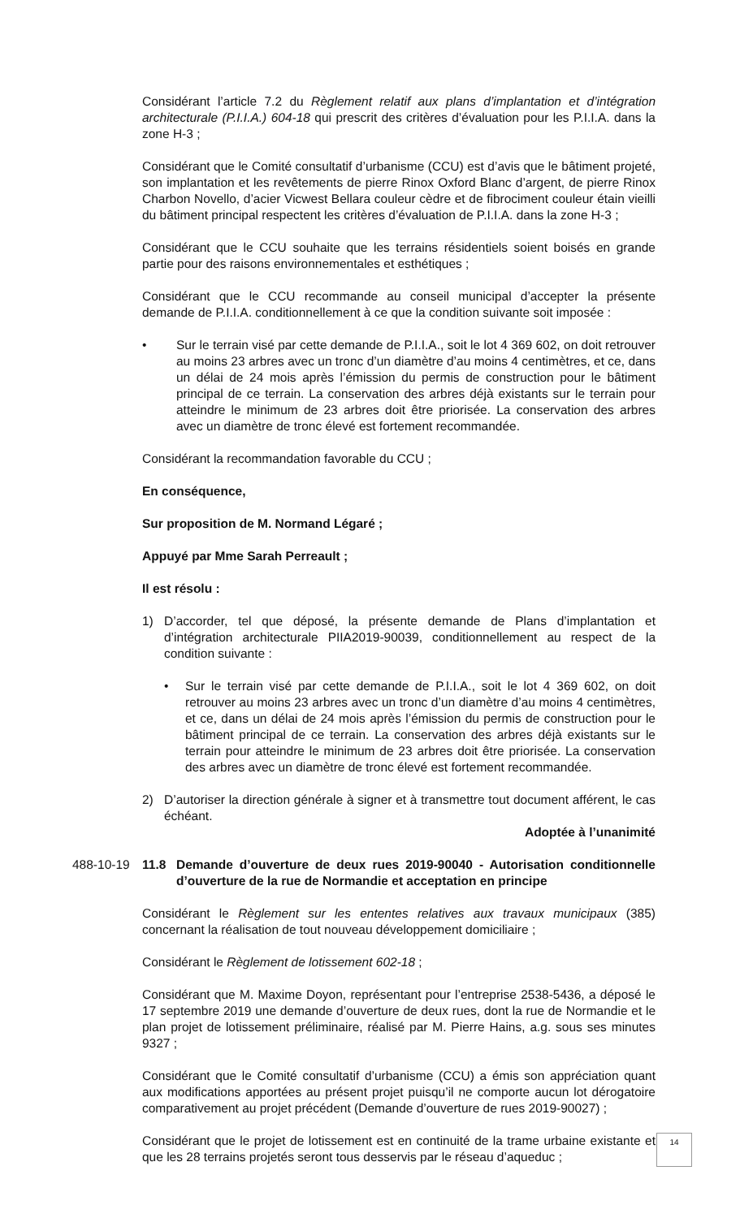Considérant l’article 7.2 du Règlement relatif aux plans d’implantation et d’intégration architecturale (P.I.I.A.) 604-18 qui prescrit des critères d’évaluation pour les P.I.I.A. dans la zone H-3 ;
Considérant que le Comité consultatif d’urbanisme (CCU) est d’avis que le bâtiment projeté, son implantation et les revêtements de pierre Rinox Oxford Blanc d’argent, de pierre Rinox Charbon Novello, d’acier Vicwest Bellara couleur cèdre et de fibrociment couleur étain vieilli du bâtiment principal respectent les critères d’évaluation de P.I.I.A. dans la zone H-3 ;
Considérant que le CCU souhaite que les terrains résidentiels soient boisés en grande partie pour des raisons environnementales et esthétiques ;
Considérant que le CCU recommande au conseil municipal d’accepter la présente demande de P.I.I.A. conditionnellement à ce que la condition suivante soit imposée :
• Sur le terrain visé par cette demande de P.I.I.A., soit le lot 4 369 602, on doit retrouver au moins 23 arbres avec un tronc d’un diamètre d’au moins 4 centimètres, et ce, dans un délai de 24 mois après l’émission du permis de construction pour le bâtiment principal de ce terrain. La conservation des arbres déjà existants sur le terrain pour atteindre le minimum de 23 arbres doit être priorisée. La conservation des arbres avec un diamètre de tronc élevé est fortement recommandée.
Considérant la recommandation favorable du CCU ;
En conséquence,
Sur proposition de M. Normand Légaré ;
Appuyé par Mme Sarah Perreault ;
Il est résolu :
1) D’accorder, tel que déposé, la présente demande de Plans d’implantation et d’intégration architecturale PIIA2019-90039, conditionnellement au respect de la condition suivante :
• Sur le terrain visé par cette demande de P.I.I.A., soit le lot 4 369 602, on doit retrouver au moins 23 arbres avec un tronc d’un diamètre d’au moins 4 centimètres, et ce, dans un délai de 24 mois après l’émission du permis de construction pour le bâtiment principal de ce terrain. La conservation des arbres déjà existants sur le terrain pour atteindre le minimum de 23 arbres doit être priorisée. La conservation des arbres avec un diamètre de tronc élevé est fortement recommandée.
2) D’autoriser la direction générale à signer et à transmettre tout document afférent, le cas échéant.
Adoptée à l’unanimité
488-10-19 11.8 Demande d’ouverture de deux rues 2019-90040 - Autorisation conditionnelle d’ouverture de la rue de Normandie et acceptation en principe
Considérant le Règlement sur les ententes relatives aux travaux municipaux (385) concernant la réalisation de tout nouveau développement domiciliaire ;
Considérant le Règlement de lotissement 602-18 ;
Considérant que M. Maxime Doyon, représentant pour l’entreprise 2538-5436, a déposé le 17 septembre 2019 une demande d’ouverture de deux rues, dont la rue de Normandie et le plan projet de lotissement préliminaire, réalisé par M. Pierre Hains, a.g. sous ses minutes 9327 ;
Considérant que le Comité consultatif d’urbanisme (CCU) a émis son appréciation quant aux modifications apportées au présent projet puisqu’il ne comporte aucun lot dérogatoire comparativement au projet précédent (Demande d’ouverture de rues 2019-90027) ;
Considérant que le projet de lotissement est en continuité de la trame urbaine existante et que les 28 terrains projetés seront tous desservis par le réseau d’aqueduc ;
14